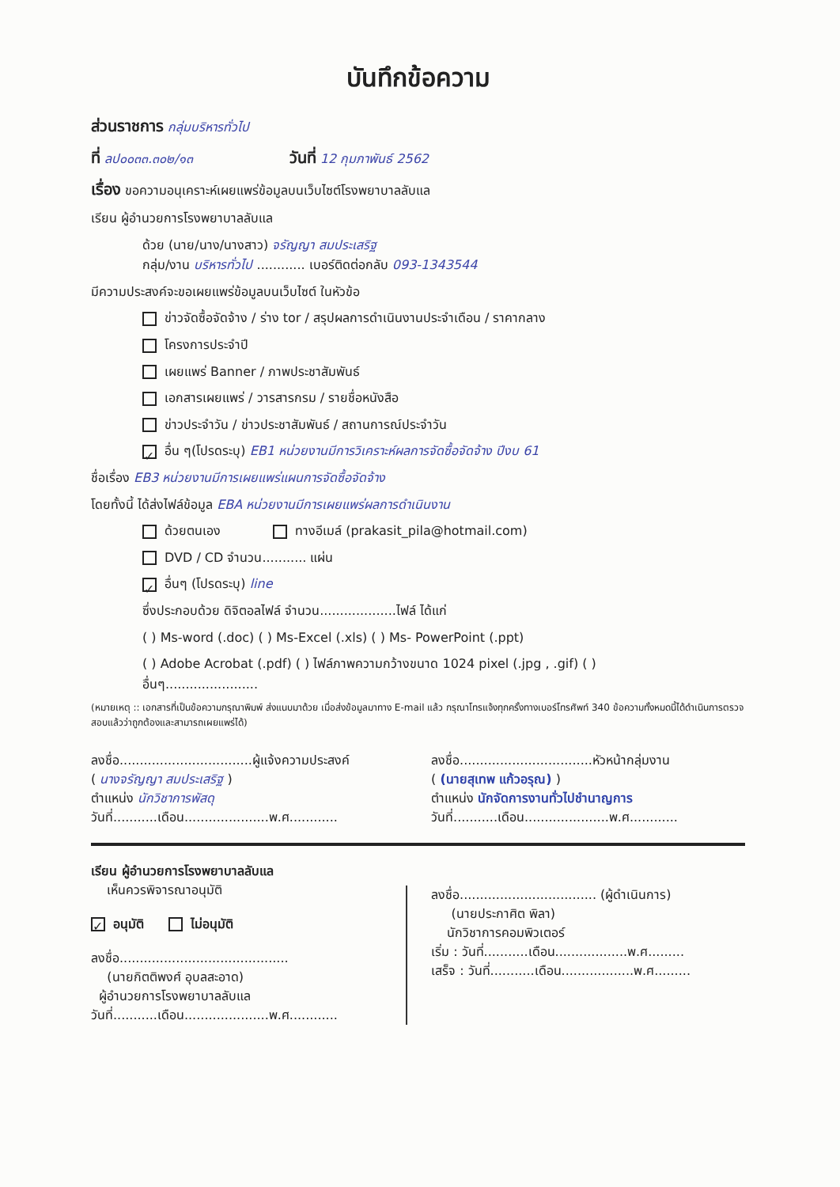บันทึกข้อความ
ส่วนราชการ กลุ่มบริหารทั่วไป
ที่ ลป๐๐๓๓.๓๐๒/๑๓ วันที่ 12 กุมภาพันธ์ 2562
เรื่อง ขอความอนุเคราะห์เผยแพร่ข้อมูลบนเว็บไซต์โรงพยาบาลลับแล
เรียน ผู้อำนวยการโรงพยาบาลลับแล
ด้วย (นาย/นาง/นางสาว) จรัญญา สมประเสริฐ
กลุ่ม/งาน บริหารทั่วไป ............ เบอร์ติดต่อกลับ 093-1343544
มีความประสงค์จะขอเผยแพร่ข้อมูลบนเว็บไซต์ ในหัวข้อ
ข่าวจัดซื้อจัดจ้าง / ร่าง tor / สรุปผลการดำเนินงานประจำเดือน / ราคากลาง
โครงการประจำปี
เผยแพร่ Banner / ภาพประชาสัมพันธ์
เอกสารเผยแพร่ / วารสารกรม / รายชื่อหนังสือ
ข่าวประจำวัน / ข่าวประชาสัมพันธ์ / สถานการณ์ประจำวัน
✓ อื่น ๆ(โปรดระบุ) EB1 หน่วยงานมีการวิเคราะห์ผลการจัดซื้อจัดจ้าง ปีงบ 61
ชื่อเรื่อง EB3 หน่วยงานมีการเผยแพร่แผนการจัดซื้อจัดจ้าง
โดยทั้งนี้ ได้ส่งไฟล์ข้อมูล EBA หน่วยงานมีการเผยแพร่ผลการดำเนินงาน
ด้วยตนเอง ทางอีเมล์ (prakasit_pila@hotmail.com)
DVD / CD จำนวน........... แผ่น
✓ อื่นๆ (โปรดระบุ) line
ซึ่งประกอบด้วย ดิจิตอลไฟล์ จำนวน...................ไฟล์ ได้แก่
( ) Ms-word (.doc) ( ) Ms-Excel (.xls) ( ) Ms- PowerPoint (.ppt)
( ) Adobe Acrobat (.pdf) ( ) ไฟล์ภาพความกว้างขนาด 1024 pixel (.jpg , .gif) ( )
อื่นๆ.......................
(หมายเหตุ :: เอกสารที่เป็นข้อความกรุณาพิมพ์ ส่งแนบมาด้วย เมื่อส่งข้อมูลมาทาง E-mail แล้ว กรุณาโทรแจ้งทุกครั้งทางเบอร์โทรศัพท์ 340 ข้อความทั้งหมดนี้ได้ดำเนินการตรวจสอบแล้วว่าถูกต้องและสามารถเผยแพร่ได้)
ลงชื่อ.................................ผู้แจ้งความประสงค์
( นางจรัญญา สมประเสริฐ )
ตำแหน่ง นักวิชาการพัสดุ
วันที่...........เดือน.....................พ.ศ............
ลงชื่อ.................................หัวหน้ากลุ่มงาน
( (นายสุเทพ แก้วอรุณ) )
ตำแหน่ง นักจัดการงานทั่วไปชำนาญการ
วันที่...........เดือน.....................พ.ศ............
เรียน ผู้อำนวยการโรงพยาบาลลับแล
เห็นควรพิจารณาอนุมัติ
✓ อนุมัติ ไม่อนุมัติ
ลงชื่อ..........................................
(นายกิตติพงศ์ อุบลสะอาด)
ผู้อำนวยการโรงพยาบาลลับแล
วันที่...........เดือน.....................พ.ศ............
ลงชื่อ.................................. (ผู้ดำเนินการ)
(นายประกาศิต พิลา)
นักวิชาการคอมพิวเตอร์
เริ่ม : วันที่...........เดือน..................พ.ศ.........
เสร็จ : วันที่...........เดือน..................พ.ศ.........